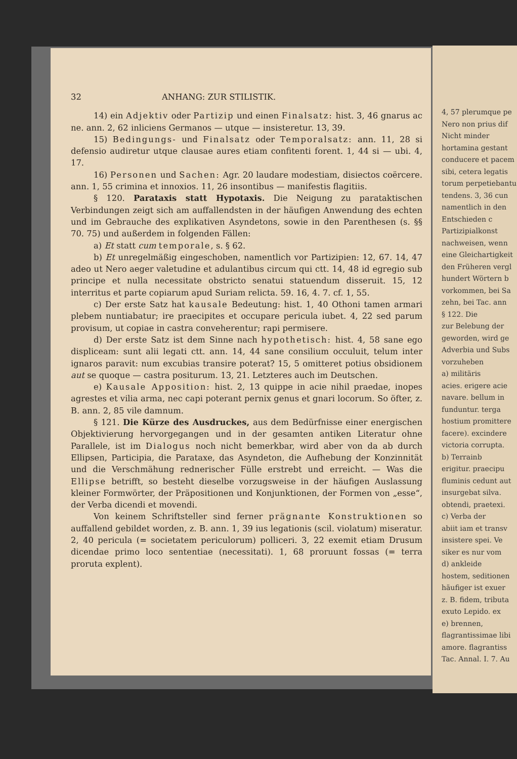32 ANHANG: ZUR STILISTIK.
14) ein Adjektiv oder Partizip und einen Finalsatz: hist. 3, 46 gnarus ac ne. ann. 2, 62 inliciens Germanos — utque — insisteretur. 13, 39.
15) Bedingungs- und Finalsatz oder Temporalsatz: ann. 11, 28 si defensio audiretur utque clausae aures etiam confitenti forent. 1, 44 si — ubi. 4, 17.
16) Personen und Sachen: Agr. 20 laudare modestiam, disiectos coërcere. ann. 1, 55 crimina et innoxios. 11, 26 insontibus — manifestis flagitiis.
§ 120. Parataxis statt Hypotaxis. Die Neigung zu parataktischen Verbindungen zeigt sich am auffallendsten in der häufigen Anwendung des echten und im Gebrauche des explikativen Asyndetons, sowie in den Parenthesen (s. §§ 70. 75) und außerdem in folgenden Fällen:
a) Et statt cum temporale, s. § 62.
b) Et unregelmäßig eingeschoben, namentlich vor Partizipien: 12, 67. 14, 47 adeo ut Nero aeger valetudine et adulantibus circum qui ctt. 14, 48 id egregio sub principe et nulla necessitate obstricto senatui statuendum disseruit. 15, 12 interritus et parte copiarum apud Suriam relicta. 59. 16, 4. 7. cf. 1, 55.
c) Der erste Satz hat kausale Bedeutung: hist. 1, 40 Othoni tamen armari plebem nuntiabatur; ire praecipites et occupare pericula iubet. 4, 22 sed parum provisum, ut copiae in castra conveherentur; rapi permisere.
d) Der erste Satz ist dem Sinne nach hypothetisch: hist. 4, 58 sane ego displiceam: sunt alii legati ctt. ann. 14, 44 sane consilium occuluit, telum inter ignaros paravit: num excubias transire poterat? 15, 5 omitteret potius obsidionem aut se quoque — castra positurum. 13, 21. Letzteres auch im Deutschen.
e) Kausale Apposition: hist. 2, 13 quippe in acie nihil praedae, inopes agrestes et vilia arma, nec capi poterant pernix genus et gnari locorum. So öfter, z. B. ann. 2, 85 vile damnum.
§ 121. Die Kürze des Ausdruckes, aus dem Bedürfnisse einer energischen Objektivierung hervorgegangen und in der gesamten antiken Literatur ohne Parallele, ist im Dialogus noch nicht bemerkbar, wird aber von da ab durch Ellipsen, Participia, die Parataxe, das Asyndeton, die Aufhebung der Konzinnität und die Verschmähung rednerischer Fülle erstrebt und erreicht. — Was die Ellipse betrifft, so besteht dieselbe vorzugsweise in der häufigen Auslassung kleiner Formwörter, der Präpositionen und Konjunktionen, der Formen von „esse“, der Verba dicendi et movendi.
Von keinem Schriftsteller sind ferner prägnante Konstruktionen so auffallend gebildet worden, z. B. ann. 1, 39 ius legationis (scil. violatum) miseratur. 2, 40 pericula (= societatem periculorum) polliceri. 3, 22 exemit etiam Drusum dicendae primo loco sententiae (necessitati). 1, 68 proruunt fossas (= terra proruta explent).
4, 57 plerumque pe
Nero non prius dif
Nicht minder
hortamina gestant
conducere et pacem
sibi, cetera legatis
torum perpetiebantu
tendens. 3, 36 cun
namentlich in den
Entschieden c
Partizipialkonst
nachweisen, wenn
eine Gleichartigkeit
den Früheren vergl
hundert Wörtern b
vorkommen, bei Sa
zehn, bei Tac. ann
§ 122. Die
zur Belebung der
geworden, wird ge
Adverbia und Subs
vorzuheben
a) militäris
acies. erigere acie
navare. bellum in
funduntur. terga
hostium promittere
facere). excindere
victoria corrupta.
b) Terrainb
erigitur. praecipu
fluminis cedunt aut
insurgebat silva.
obtendi, praetexi.
c) Verba der
abiit iam et transv
insistere spei. Ve
siker es nur vom
d) ankleide
hostem, seditionen
häufiger ist exuer
z. B. fidem, tributa
exuto Lepido. ex
e) brennen,
flagrantissimae libi
amore. flagrantiss
Tac. Annal. I. 7. Au